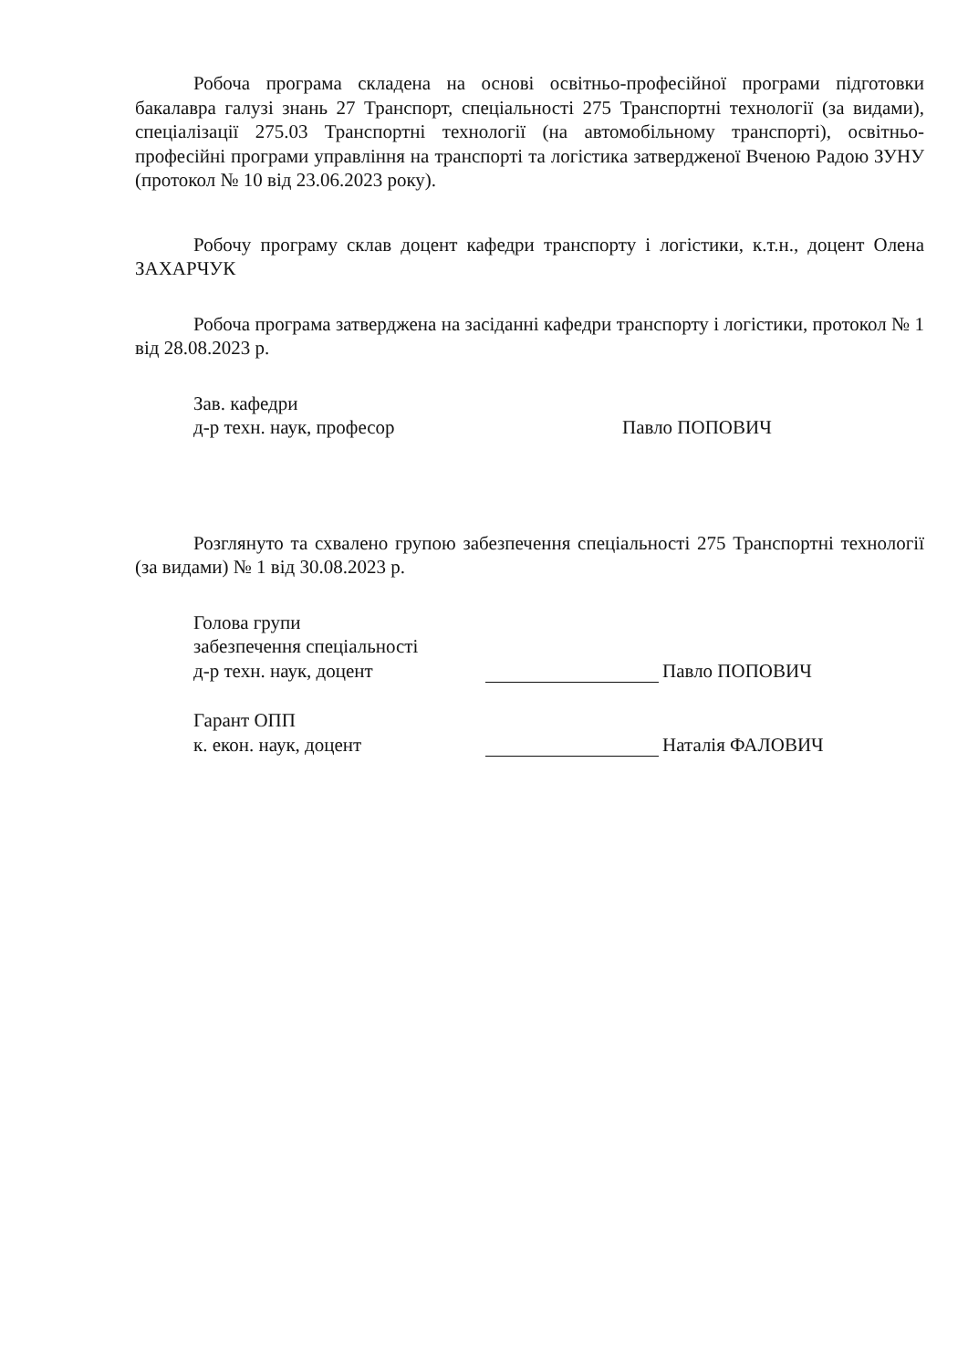Робоча програма складена на основі освітньо-професійної програми підготовки бакалавра галузі знань 27 Транспорт, спеціальності 275 Транспортні технології (за видами), спеціалізації 275.03 Транспортні технології (на автомобільному транспорті), освітньо-професійні програми управління на транспорті та логістика затвердженої Вченою Радою ЗУНУ (протокол № 10 від 23.06.2023 року).
Робочу програму склав доцент кафедри транспорту і логістики, к.т.н., доцент Олена ЗАХАРЧУК
Робоча програма затверджена на засіданні кафедри транспорту і логістики, протокол № 1 від 28.08.2023 р.
Зав. кафедри
д-р техн. наук, професор
Павло ПОПОВИЧ
Розглянуто та схвалено групою забезпечення спеціальності 275 Транспортні технології (за видами) № 1 від 30.08.2023 р.
Голова групи
забезпечення спеціальності
д-р техн. наук, доцент
Павло ПОПОВИЧ
Гарант ОПП
к. екон. наук, доцент
Наталія ФАЛОВИЧ